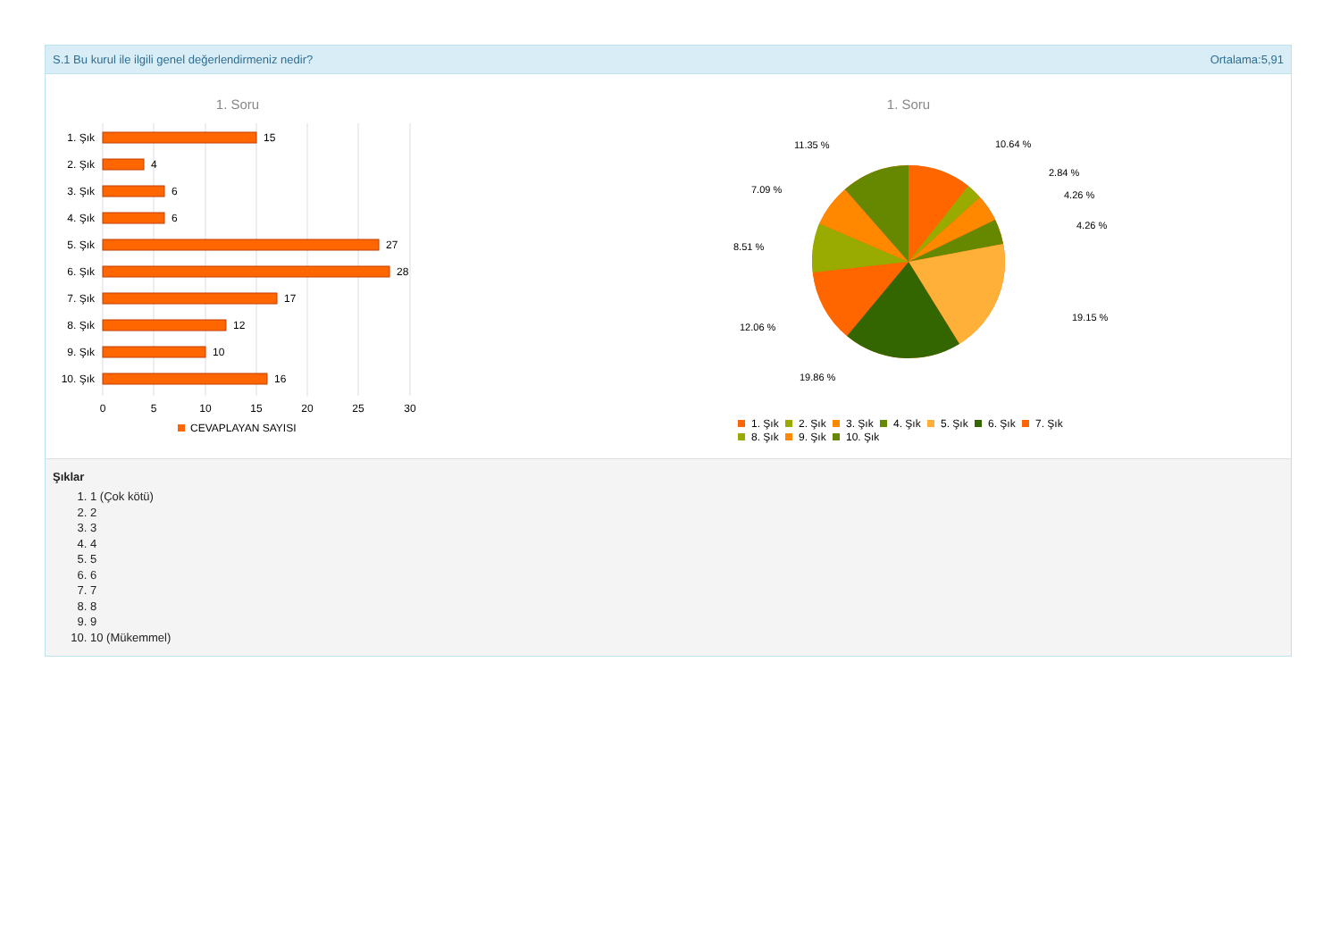S.1 Bu kurul ile ilgili genel değerlendirmeniz nedir? Ortalama:5,91
1. Soru
1. Şık
2. Şık
3. Şık
4. Şık
5. Şık
6. Şık
7. Şık
8. Şık
9. Şık
10. Şık
15
4
6
6
27
28
17
12
10
16
0
5
10
15
20
25
30
CEVAPLAYAN SAYISI
1. Soru
10.64 %
2.84 %
4.26 %
4.26 %
19.15 %
19.86 %
12.06 %
8.51 %
7.09 %
11.35 %
1. Şık
2. Şık
3. Şık
4. Şık
5. Şık
6. Şık
7. Şık
8. Şık
9. Şık
10. Şık
Şıklar
1. 1 (Çok kötü)
2. 2
3. 3
4. 4
5. 5
6. 6
7. 7
8. 8
9. 9
10. 10 (Mükemmel)